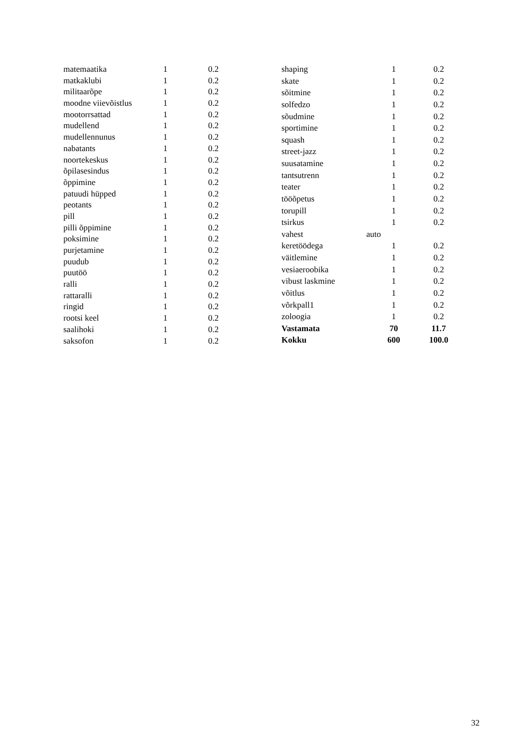| matemaatika | 1 | 0.2 |
| matkaklubi | 1 | 0.2 |
| militaarõpe | 1 | 0.2 |
| moodne viievõistlus | 1 | 0.2 |
| mootorrsattad | 1 | 0.2 |
| mudellend | 1 | 0.2 |
| mudellennunus | 1 | 0.2 |
| nabatants | 1 | 0.2 |
| noortekeskus | 1 | 0.2 |
| õpilasesindus | 1 | 0.2 |
| õppimine | 1 | 0.2 |
| patuudi hüpped | 1 | 0.2 |
| peotants | 1 | 0.2 |
| pill | 1 | 0.2 |
| pilli õppimine | 1 | 0.2 |
| poksimine | 1 | 0.2 |
| purjetamine | 1 | 0.2 |
| puudub | 1 | 0.2 |
| puutöö | 1 | 0.2 |
| ralli | 1 | 0.2 |
| rattaralli | 1 | 0.2 |
| ringid | 1 | 0.2 |
| rootsi keel | 1 | 0.2 |
| saalihoki | 1 | 0.2 |
| saksofon | 1 | 0.2 |
| shaping | 1 | 0.2 |
| skate | 1 | 0.2 |
| sõitmine | 1 | 0.2 |
| solfedzo | 1 | 0.2 |
| sõudmine | 1 | 0.2 |
| sportimine | 1 | 0.2 |
| squash | 1 | 0.2 |
| street-jazz | 1 | 0.2 |
| suusatamine | 1 | 0.2 |
| tantsutrenn | 1 | 0.2 |
| teater | 1 | 0.2 |
| tööõpetus | 1 | 0.2 |
| torupill | 1 | 0.2 |
| tsirkus | 1 | 0.2 |
| vahest | auto | |
| keretöödega | 1 | 0.2 |
| väitlemine | 1 | 0.2 |
| vesiaeroobika | 1 | 0.2 |
| vibust laskmine | 1 | 0.2 |
| võitlus | 1 | 0.2 |
| võrkpall1 | 1 | 0.2 |
| zoloogia | 1 | 0.2 |
| Vastamata | 70 | 11.7 |
| Kokku | 600 | 100.0 |
32